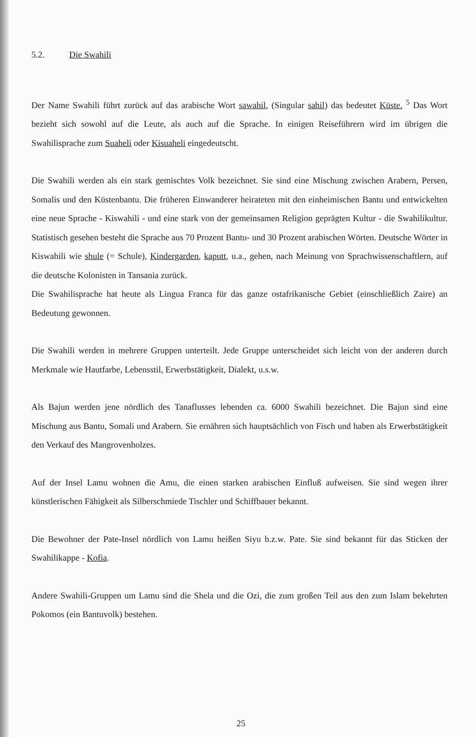5.2. Die Swahili
Der Name Swahili führt zurück auf das arabische Wort sawahil, (Singular sahil) das bedeutet Küste. <sup>5</sup> Das Wort bezieht sich sowohl auf die Leute, als auch auf die Sprache. In einigen Reiseführern wird im übrigen die Swahilisprache zum Suaheli oder Kisuaheli eingedeutscht.
Die Swahili werden als ein stark gemischtes Volk bezeichnet. Sie sind eine Mischung zwischen Arabern, Persen, Somalis und den Küstenbantu. Die früheren Einwanderer heirateten mit den einheimischen Bantu und entwickelten eine neue Sprache - Kiswahili - und eine stark von der gemeinsamen Religion geprägten Kultur - die Swahilikultur. Statistisch gesehen besteht die Sprache aus 70 Prozent Bantu- und 30 Prozent arabischen Wörten. Deutsche Wörter in Kiswahili wie shule (= Schule), Kindergarden, kaputt, u.a., gehen, nach Meinung von Sprachwissenschaftlern, auf die deutsche Kolonisten in Tansania zurück.
Die Swahilisprache hat heute als Lingua Franca für das ganze ostafrikanische Gebiet (einschließlich Zaire) an Bedeutung gewonnen.
Die Swahili werden in mehrere Gruppen unterteilt. Jede Gruppe unterscheidet sich leicht von der anderen durch Merkmale wie Hautfarbe, Lebensstil, Erwerbstätigkeit, Dialekt, u.s.w.
Als Bajun werden jene nördlich des Tanaflusses lebenden ca. 6000 Swahili bezeichnet. Die Bajun sind eine Mischung aus Bantu, Somali und Arabern. Sie ernähren sich hauptsächlich von Fisch und haben als Erwerbstätigkeit den Verkauf des Mangrovenholzes.
Auf der Insel Lamu wohnen die Amu, die einen starken arabischen Einfluß aufweisen. Sie sind wegen ihrer künstlerischen Fähigkeit als Silberschmiede Tischler und Schiffbauer bekannt.
Die Bewohner der Pate-Insel nördlich von Lamu heißen Siyu b.z.w. Pate. Sie sind bekannt für das Sticken der Swahilikappe - Kofia.
Andere Swahili-Gruppen um Lamu sind die Shela und die Ozi, die zum großen Teil aus den zum Islam bekehrten Pokomos (ein Bantuvolk) bestehen.
25